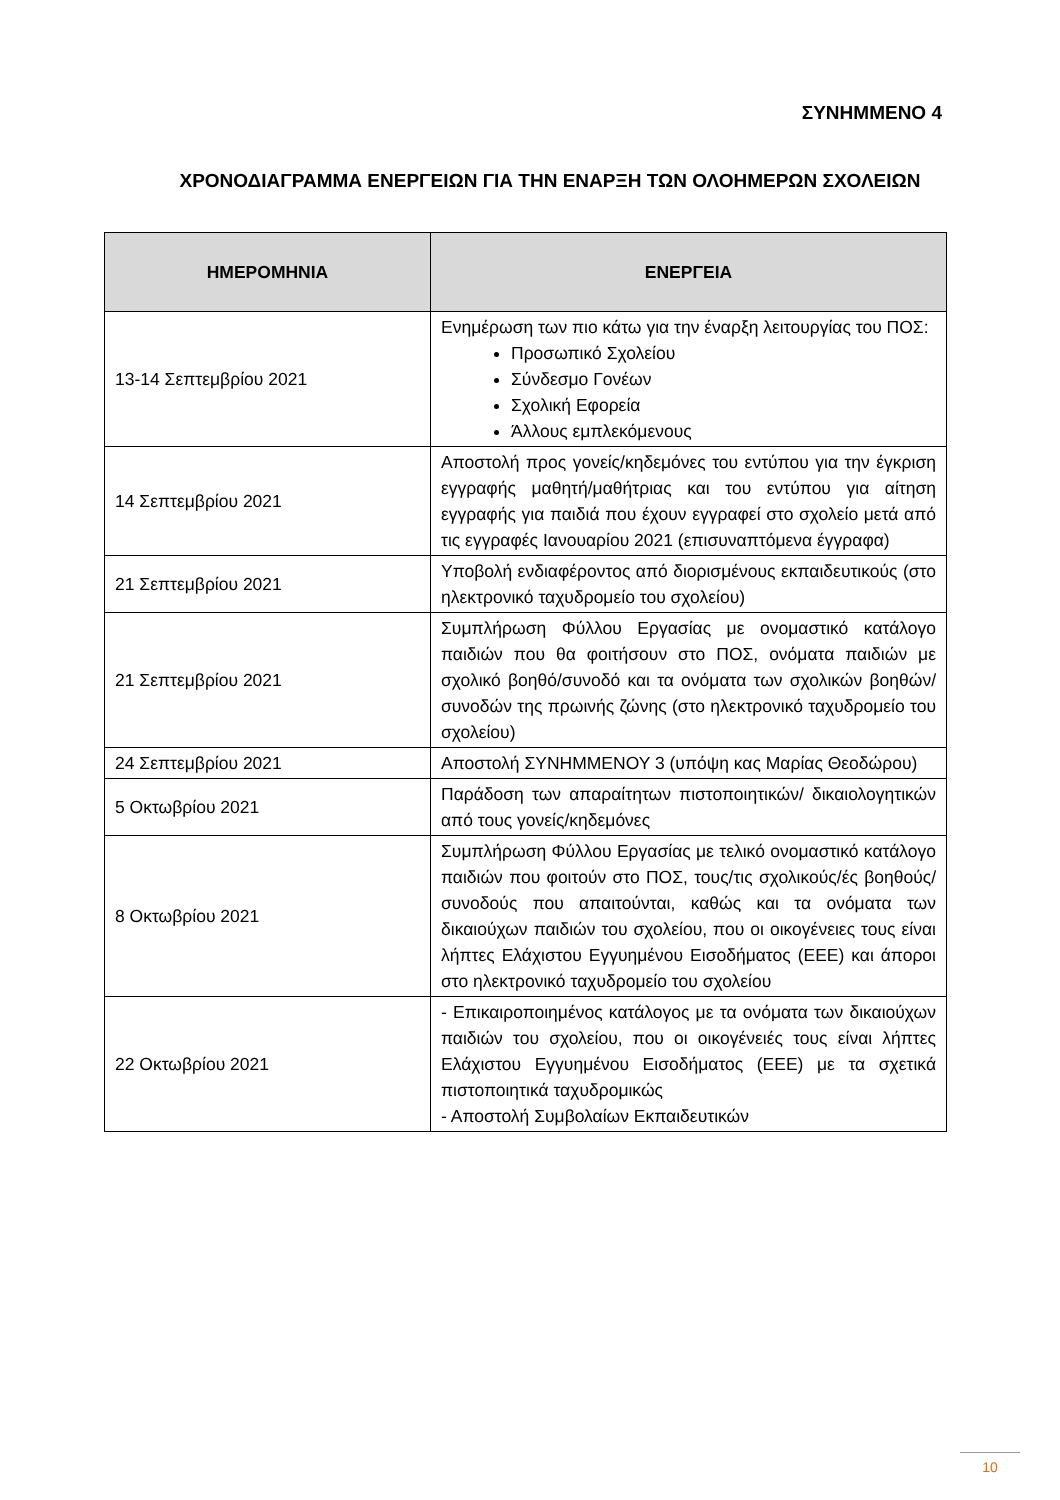ΣΥΝΗΜΜΕΝΟ 4
ΧΡΟΝΟΔΙΑΓΡΑΜΜΑ ΕΝΕΡΓΕΙΩΝ ΓΙΑ ΤΗΝ ΕΝΑΡΞΗ ΤΩΝ ΟΛΟΗΜΕΡΩΝ ΣΧΟΛΕΙΩΝ
| ΗΜΕΡΟΜΗΝΙΑ | ΕΝΕΡΓΕΙΑ |
| --- | --- |
| 13-14 Σεπτεμβρίου 2021 | Ενημέρωση των πιο κάτω για την έναρξη λειτουργίας του ΠΟΣ: Προσωπικό Σχολείου Σύνδεσμο Γονέων Σχολική Εφορεία Άλλους εμπλεκόμενους |
| 14 Σεπτεμβρίου 2021 | Αποστολή προς γονείς/κηδεμόνες του εντύπου για την έγκριση εγγραφής μαθητή/μαθήτριας και του εντύπου για αίτηση εγγραφής για παιδιά που έχουν εγγραφεί στο σχολείο μετά από τις εγγραφές Ιανουαρίου 2021 (επισυναπτόμενα έγγραφα) |
| 21 Σεπτεμβρίου 2021 | Υποβολή ενδιαφέροντος από διορισμένους εκπαιδευτικούς (στο ηλεκτρονικό ταχυδρομείο του σχολείου) |
| 21 Σεπτεμβρίου 2021 | Συμπλήρωση Φύλλου Εργασίας με ονομαστικό κατάλογο παιδιών που θα φοιτήσουν στο ΠΟΣ, ονόματα παιδιών με σχολικό βοηθό/συνοδό και τα ονόματα των σχολικών βοηθών/συνοδών της πρωινής ζώνης (στο ηλεκτρονικό ταχυδρομείο του σχολείου) |
| 24 Σεπτεμβρίου 2021 | Αποστολή ΣΥΝΗΜΜΕΝΟΥ 3 (υπόψη κας Μαρίας Θεοδώρου) |
| 5 Οκτωβρίου 2021 | Παράδοση των απαραίτητων πιστοποιητικών/ δικαιολογητικών από τους γονείς/κηδεμόνες |
| 8 Οκτωβρίου 2021 | Συμπλήρωση Φύλλου Εργασίας με τελικό ονομαστικό κατάλογο παιδιών που φοιτούν στο ΠΟΣ, τους/τις σχολικούς/ές βοηθούς/συνοδούς που απαιτούνται, καθώς και τα ονόματα των δικαιούχων παιδιών του σχολείου, που οι οικογένειες τους είναι λήπτες Ελάχιστου Εγγυημένου Εισοδήματος (ΕΕΕ) και άποροι στο ηλεκτρονικό ταχυδρομείο του σχολείου |
| 22 Οκτωβρίου 2021 | - Επικαιροποιημένος κατάλογος με τα ονόματα των δικαιούχων παιδιών του σχολείου, που οι οικογένειές τους είναι λήπτες Ελάχιστου Εγγυημένου Εισοδήματος (ΕΕΕ) με τα σχετικά πιστοποιητικά ταχυδρομικώς - Αποστολή Συμβολαίων Εκπαιδευτικών |
10